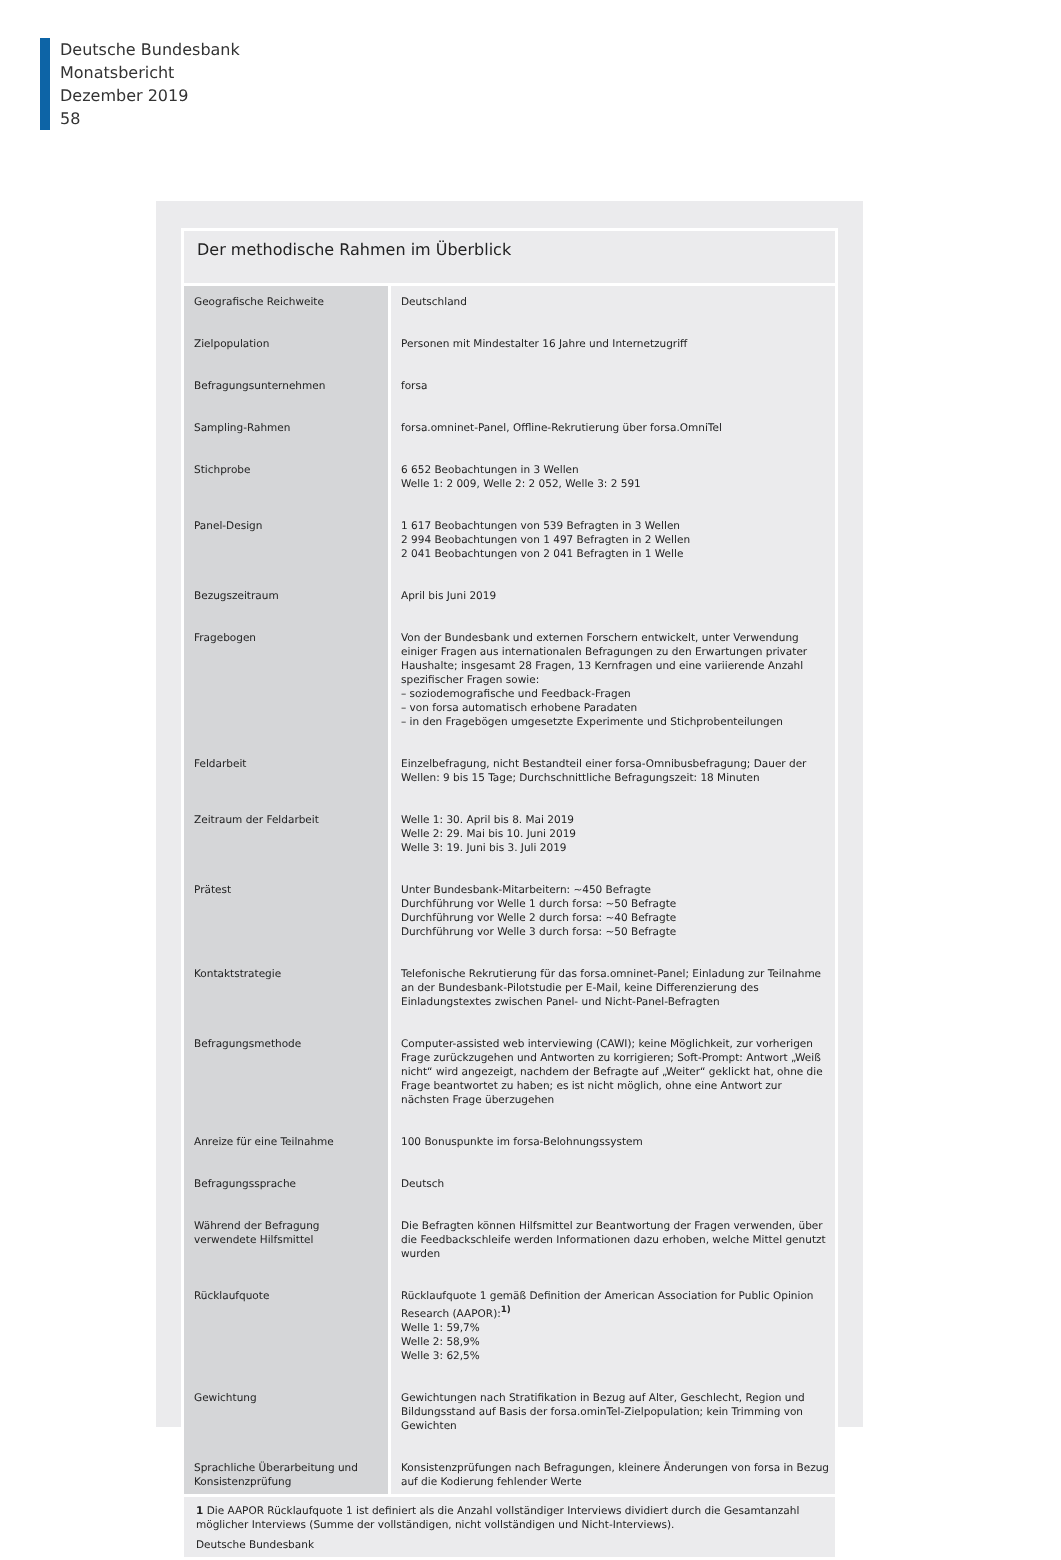Deutsche Bundesbank
Monatsbericht
Dezember 2019
58
Der methodische Rahmen im Überblick
| Geografische Reichweite | Deutschland |
| Zielpopulation | Personen mit Mindestalter 16 Jahre und Internetzugriff |
| Befragungsunternehmen | forsa |
| Sampling-Rahmen | forsa.omninet-Panel, Offline-Rekrutierung über forsa.OmniTel |
| Stichprobe | 6 652 Beobachtungen in 3 Wellen Welle 1: 2 009, Welle 2: 2 052, Welle 3: 2 591 |
| Panel-Design | 1 617 Beobachtungen von 539 Befragten in 3 Wellen 2 994 Beobachtungen von 1 497 Befragten in 2 Wellen 2 041 Beobachtungen von 2 041 Befragten in 1 Welle |
| Bezugszeitraum | April bis Juni 2019 |
| Fragebogen | Von der Bundesbank und externen Forschern entwickelt, unter Verwendung einiger Fragen aus internationalen Befragungen zu den Erwartungen privater Haushalte; insgesamt 28 Fragen, 13 Kernfragen und eine variierende Anzahl spezifischer Fragen sowie: – soziodemografische und Feedback-Fragen – von forsa automatisch erhobene Paradaten – in den Fragebögen umgesetzte Experimente und Stichprobenteilungen |
| Feldarbeit | Einzelbefragung, nicht Bestandteil einer forsa-Omnibusbefragung; Dauer der Wellen: 9 bis 15 Tage; Durchschnittliche Befragungszeit: 18 Minuten |
| Zeitraum der Feldarbeit | Welle 1: 30. April bis 8. Mai 2019 Welle 2: 29. Mai bis 10. Juni 2019 Welle 3: 19. Juni bis 3. Juli 2019 |
| Prätest | Unter Bundesbank-Mitarbeitern: ~450 Befragte Durchführung vor Welle 1 durch forsa: ~50 Befragte Durchführung vor Welle 2 durch forsa: ~40 Befragte Durchführung vor Welle 3 durch forsa: ~50 Befragte |
| Kontaktstrategie | Telefonische Rekrutierung für das forsa.omninet-Panel; Einladung zur Teilnahme an der Bundesbank-Pilotstudie per E-Mail, keine Differenzierung des Einladungstextes zwischen Panel- und Nicht-Panel-Befragten |
| Befragungsmethode | Computer-assisted web interviewing (CAWI); keine Möglichkeit, zur vorherigen Frage zurückzugehen und Antworten zu korrigieren; Soft-Prompt: Antwort „Weiß nicht“ wird angezeigt, nachdem der Befragte auf „Weiter“ geklickt hat, ohne die Frage beantwortet zu haben; es ist nicht möglich, ohne eine Antwort zur nächsten Frage überzugehen |
| Anreize für eine Teilnahme | 100 Bonuspunkte im forsa-Belohnungssystem |
| Befragungssprache | Deutsch |
| Während der Befragung verwendete Hilfsmittel | Die Befragten können Hilfsmittel zur Beantwortung der Fragen verwenden, über die Feedbackschleife werden Informationen dazu erhoben, welche Mittel genutzt wurden |
| Rücklaufquote | Rücklaufquote 1 gemäß Definition der American Association for Public Opinion Research (AAPOR):<sup>1)</sup> Welle 1: 59,7% Welle 2: 58,9% Welle 3: 62,5% |
| Gewichtung | Gewichtungen nach Stratifikation in Bezug auf Alter, Geschlecht, Region und Bildungsstand auf Basis der forsa.ominTel-Zielpopulation; kein Trimming von Gewichten |
| Sprachliche Überarbeitung und Konsistenzprüfung | Konsistenzprüfungen nach Befragungen, kleinere Änderungen von forsa in Bezug auf die Kodierung fehlender Werte |
1 Die AAPOR Rücklaufquote 1 ist definiert als die Anzahl vollständiger Interviews dividiert durch die Gesamtanzahl möglicher Interviews (Summe der vollständigen, nicht vollständigen und Nicht-Interviews).
Deutsche Bundesbank